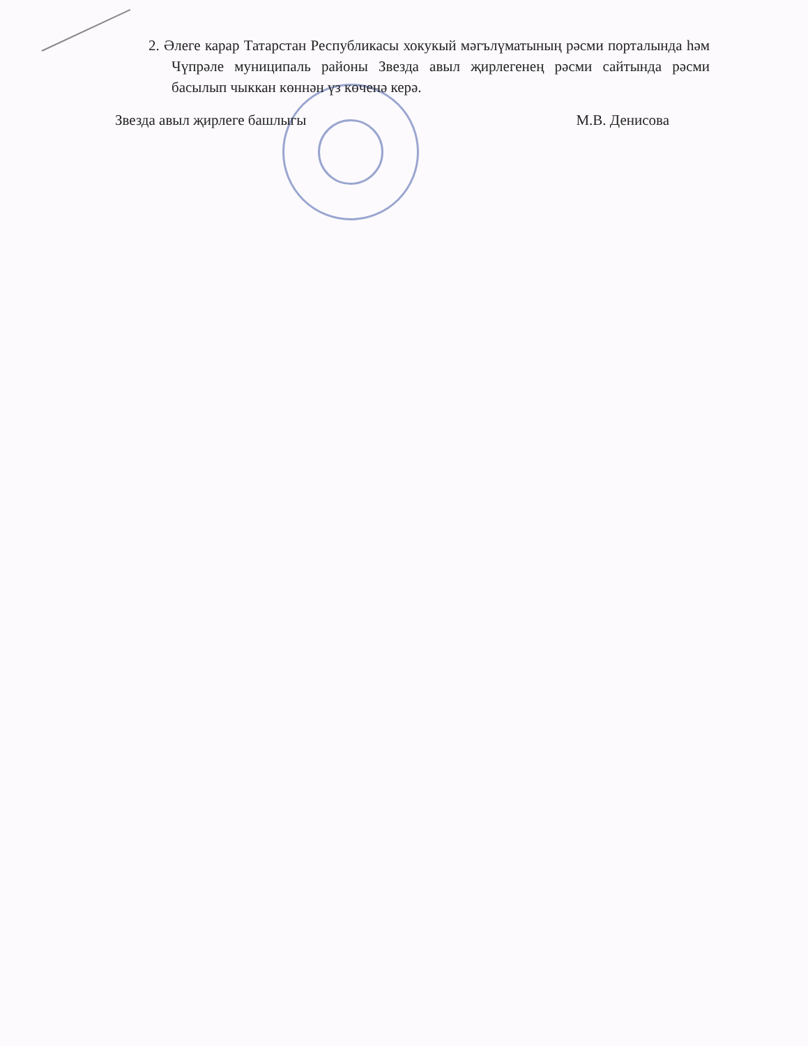2. Әлеге карар Татарстан Республикасы хокукый мәгълүматының рәсми порталында һәм Чүпрәле муниципаль районы Звезда авыл җирлегенең рәсми сайтында рәсми басылып чыккан көннән үз көченә керә.
Звезда авыл җирлеге башлыгы М.В. Денисова